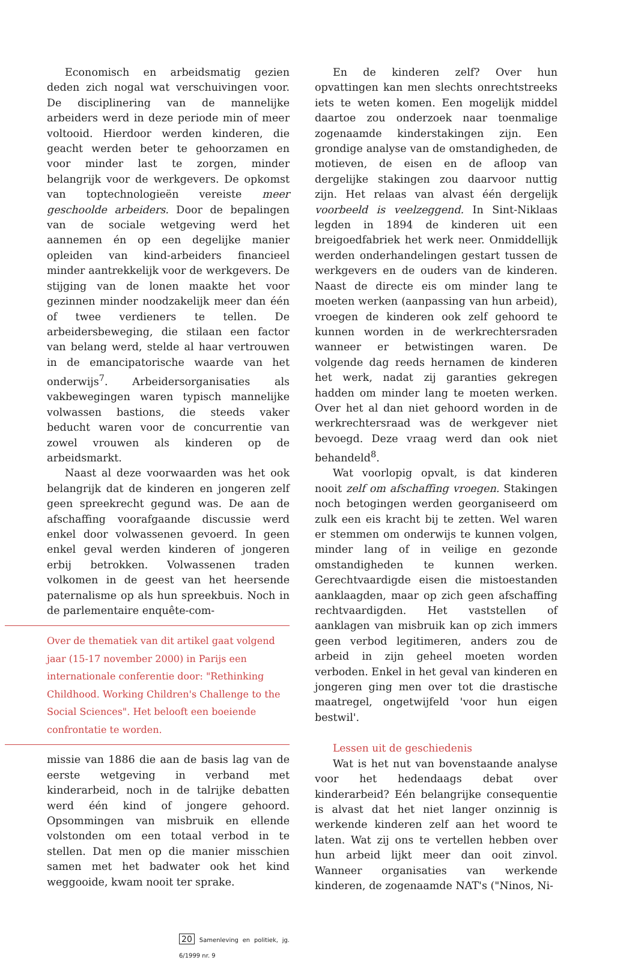Economisch en arbeidsmatig gezien deden zich nogal wat verschuivingen voor. De disciplinering van de mannelijke arbeiders werd in deze periode min of meer voltooid. Hierdoor werden kinderen, die geacht werden beter te gehoorzamen en voor minder last te zorgen, minder belangrijk voor de werkgevers. De opkomst van toptechnologieën vereiste meer geschoolde arbeiders. Door de bepalingen van de sociale wetgeving werd het aannemen én op een degelijke manier opleiden van kind-arbeiders financieel minder aantrekkelijk voor de werkgevers. De stijging van de lonen maakte het voor gezinnen minder noodzakelijk meer dan één of twee verdieners te tellen. De arbeidersbeweging, die stilaan een factor van belang werd, stelde al haar vertrouwen in de emancipatorische waarde van het onderwijs<sup>7</sup>. Arbeidersorganisaties als vakbewegingen waren typisch mannelijke volwassen bastions, die steeds vaker beducht waren voor de concurrentie van zowel vrouwen als kinderen op de arbeidsmarkt.
Naast al deze voorwaarden was het ook belangrijk dat de kinderen en jongeren zelf geen spreekrecht gegund was. De aan de afschaffing voorafgaande discussie werd enkel door volwassenen gevoerd. In geen enkel geval werden kinderen of jongeren erbij betrokken. Volwassenen traden volkomen in de geest van het heersende paternalisme op als hun spreekbuis. Noch in de parlementaire enquête-com-
Over de thematiek van dit artikel gaat volgend jaar (15-17 november 2000) in Parijs een internationale conferentie door: "Rethinking Childhood. Working Children's Challenge to the Social Sciences". Het belooft een boeiende confrontatie te worden.
missie van 1886 die aan de basis lag van de eerste wetgeving in verband met kinderarbeid, noch in de talrijke debatten werd één kind of jongere gehoord. Opsommingen van misbruik en ellende volstonden om een totaal verbod in te stellen. Dat men op die manier misschien samen met het badwater ook het kind weggooide, kwam nooit ter sprake.
20 Samenleving en politiek, jg. 6/1999 nr. 9
En de kinderen zelf? Over hun opvattingen kan men slechts onrechtstreeks iets te weten komen. Een mogelijk middel daartoe zou onderzoek naar toenmalige zogenaamde kinderstakingen zijn. Een grondige analyse van de omstandigheden, de motieven, de eisen en de afloop van dergelijke stakingen zou daarvoor nuttig zijn. Het relaas van alvast één dergelijk voorbeeld is veelzeggend. In Sint-Niklaas legden in 1894 de kinderen uit een breigoedfabriek het werk neer. Onmiddellijk werden onderhandelingen gestart tussen de werkgevers en de ouders van de kinderen. Naast de directe eis om minder lang te moeten werken (aanpassing van hun arbeid), vroegen de kinderen ook zelf gehoord te kunnen worden in de werkrechtersraden wanneer er betwistingen waren. De volgende dag reeds hernamen de kinderen het werk, nadat zij garanties gekregen hadden om minder lang te moeten werken. Over het al dan niet gehoord worden in de werkrechtersraad was de werkgever niet bevoegd. Deze vraag werd dan ook niet behandeld<sup>8</sup>.
Wat voorlopig opvalt, is dat kinderen nooit zelf om afschaffing vroegen. Stakingen noch betogingen werden georganiseerd om zulk een eis kracht bij te zetten. Wel waren er stemmen om onderwijs te kunnen volgen, minder lang of in veilige en gezonde omstandigheden te kunnen werken. Gerechtvaardigde eisen die mistoestanden aanklaagden, maar op zich geen afschaffing rechtvaardigden. Het vaststellen of aanklagen van misbruik kan op zich immers geen verbod legitimeren, anders zou de arbeid in zijn geheel moeten worden verboden. Enkel in het geval van kinderen en jongeren ging men over tot die drastische maatregel, ongetwijfeld 'voor hun eigen bestwil'.
Lessen uit de geschiedenis
Wat is het nut van bovenstaande analyse voor het hedendaags debat over kinderarbeid? Eén belangrijke consequentie is alvast dat het niet langer onzinnig is werkende kinderen zelf aan het woord te laten. Wat zij ons te vertellen hebben over hun arbeid lijkt meer dan ooit zinvol. Wanneer organisaties van werkende kinderen, de zogenaamde NAT's ("Ninos, Ni-